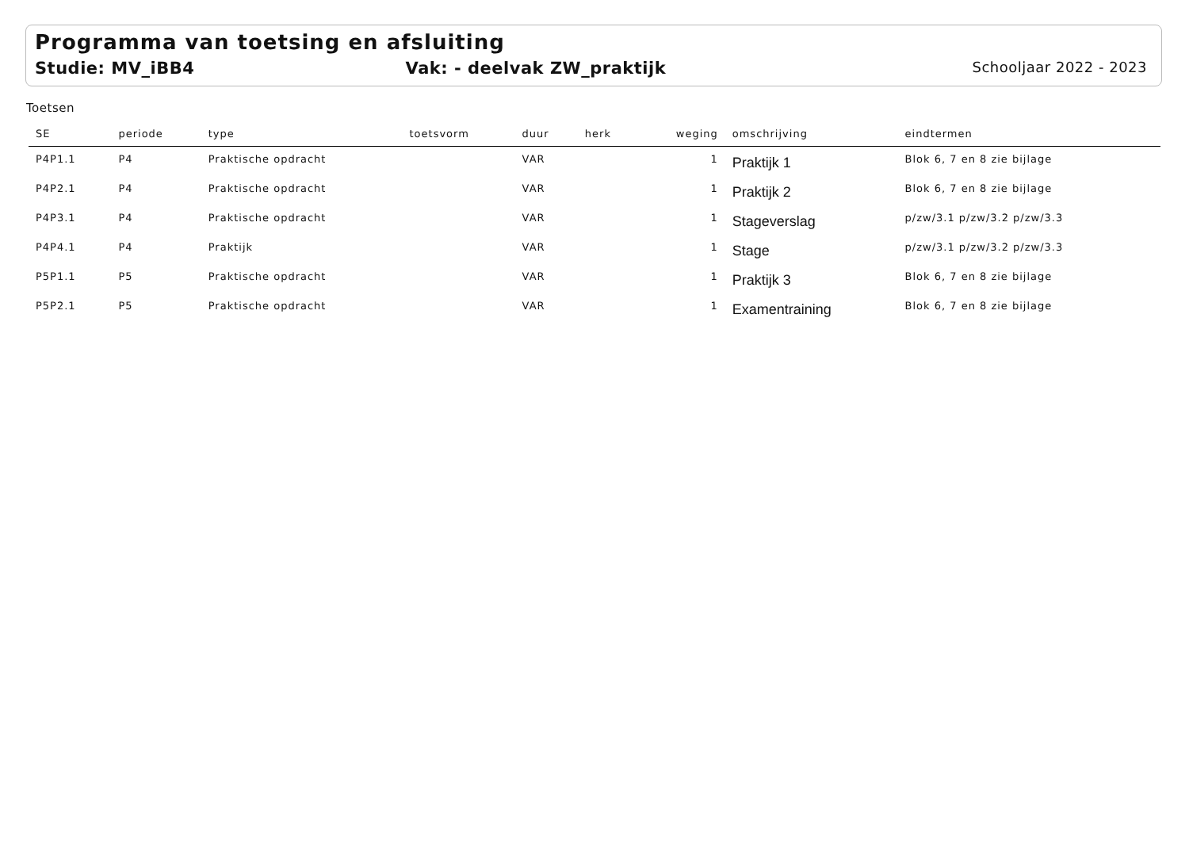Programma van toetsing en afsluiting
Studie: MV_iBB4 Vak: - deelvak ZW_praktijk Schooljaar 2022 - 2023
Toetsen
| SE | periode | type | toetsvorm | duur | herk | weging | omschrijving | eindtermen |
| --- | --- | --- | --- | --- | --- | --- | --- | --- |
| P4P1.1 | P4 | Praktische opdracht | | VAR | | 1 | Praktijk 1 | Blok 6, 7 en 8 zie bijlage |
| P4P2.1 | P4 | Praktische opdracht | | VAR | | 1 | Praktijk 2 | Blok 6, 7 en 8 zie bijlage |
| P4P3.1 | P4 | Praktische opdracht | | VAR | | 1 | Stageverslag | p/zw/3.1 p/zw/3.2 p/zw/3.3 |
| P4P4.1 | P4 | Praktijk | | VAR | | 1 | Stage | p/zw/3.1 p/zw/3.2 p/zw/3.3 |
| P5P1.1 | P5 | Praktische opdracht | | VAR | | 1 | Praktijk 3 | Blok 6, 7 en 8 zie bijlage |
| P5P2.1 | P5 | Praktische opdracht | | VAR | | 1 | Examentraining | Blok 6, 7 en 8 zie bijlage |